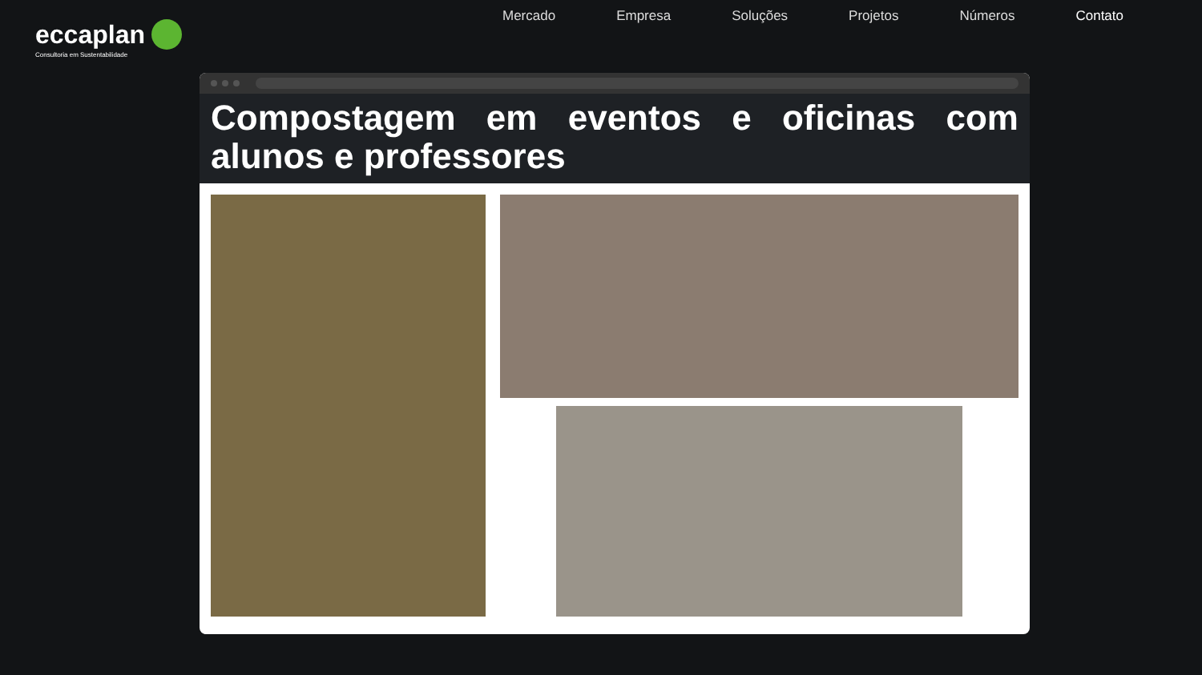eccaplan
Consultoria em Sustentabilidade
Mercado Empresa Soluções Projetos Números Contato
Compostagem em eventos e oficinas com alunos e professores